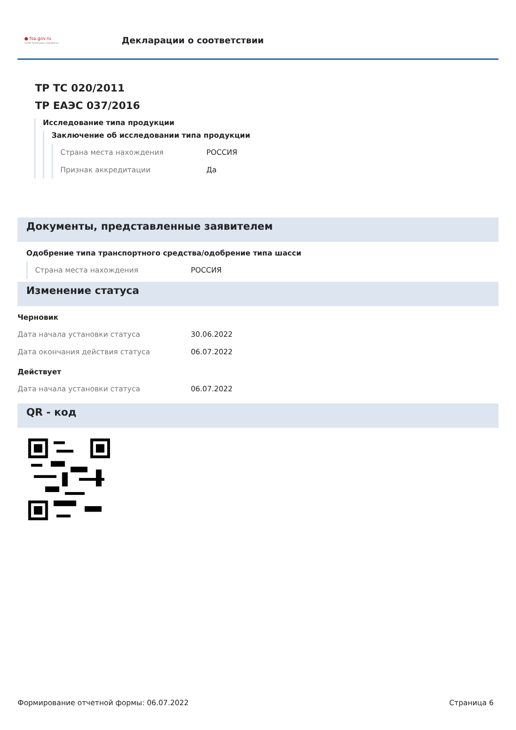● fsa.gov.ru
электронные сервисы
Декларации о соответствии
ТР ТС 020/2011
ТР ЕАЭС 037/2016
Исследование типа продукции
Заключение об исследовании типа продукции
Страна места нахождения РОССИЯ
Признак аккредитации Да
Документы, представленные заявителем
Одобрение типа транспортного средства/одобрение типа шасси
Страна места нахождения РОССИЯ
Изменение статуса
Черновик
Дата начала установки статуса 30.06.2022
Дата окончания действия статуса 06.07.2022
Действует
Дата начала установки статуса 06.07.2022
QR - код
Формирование отчетной формы: 06.07.2022 Страница 6